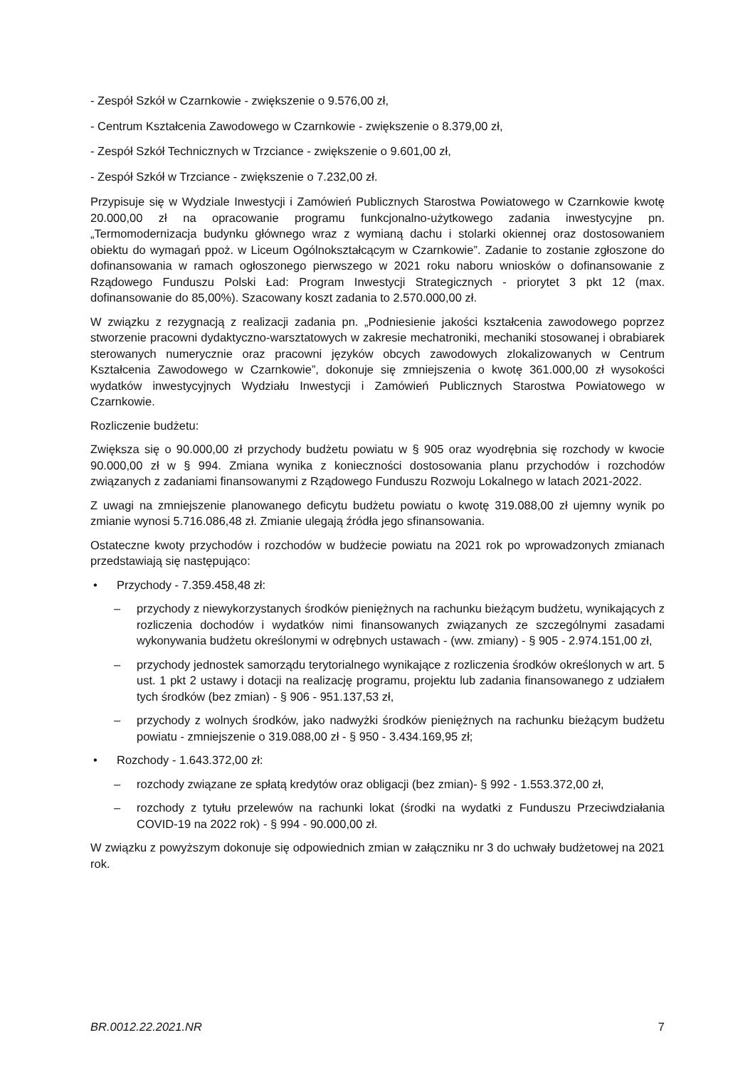- Zespół Szkół w Czarnkowie - zwiększenie o 9.576,00 zł,
- Centrum Kształcenia Zawodowego w Czarnkowie - zwiększenie o 8.379,00 zł,
- Zespół Szkół Technicznych w Trzciance - zwiększenie o 9.601,00 zł,
- Zespół Szkół w Trzciance - zwiększenie o 7.232,00 zł.
Przypisuje się w Wydziale Inwestycji i Zamówień Publicznych Starostwa Powiatowego w Czarnkowie kwotę 20.000,00 zł na opracowanie programu funkcjonalno-użytkowego zadania inwestycyjne pn. „Termomodernizacja budynku głównego wraz z wymianą dachu i stolarki okiennej oraz dostosowaniem obiektu do wymagań ppoż. w Liceum Ogólnokształcącym w Czarnkowie”. Zadanie to zostanie zgłoszone do dofinansowania w ramach ogłoszonego pierwszego w 2021 roku naboru wniosków o dofinansowanie z Rządowego Funduszu Polski Ład: Program Inwestycji Strategicznych - priorytet 3 pkt 12 (max. dofinansowanie do 85,00%). Szacowany koszt zadania to 2.570.000,00 zł.
W związku z rezygnacją z realizacji zadania pn. „Podniesienie jakości kształcenia zawodowego poprzez stworzenie pracowni dydaktyczno-warsztatowych w zakresie mechatroniki, mechaniki stosowanej i obrabiarek sterowanych numerycznie oraz pracowni języków obcych zawodowych zlokalizowanych w Centrum Kształcenia Zawodowego w Czarnkowie”, dokonuje się zmniejszenia o kwotę 361.000,00 zł wysokości wydatków inwestycyjnych Wydziału Inwestycji i Zamówień Publicznych Starostwa Powiatowego w Czarnkowie.
Rozliczenie budżetu:
Zwiększa się o 90.000,00 zł przychody budżetu powiatu w § 905 oraz wyodrębnia się rozchody w kwocie 90.000,00 zł w § 994. Zmiana wynika z konieczności dostosowania planu przychodów i rozchodów związanych z zadaniami finansowanymi z Rządowego Funduszu Rozwoju Lokalnego w latach 2021-2022.
Z uwagi na zmniejszenie planowanego deficytu budżetu powiatu o kwotę 319.088,00 zł ujemny wynik po zmianie wynosi 5.716.086,48 zł. Zmianie ulegają źródła jego sfinansowania.
Ostateczne kwoty przychodów i rozchodów w budżecie powiatu na 2021 rok po wprowadzonych zmianach przedstawiają się następująco:
• Przychody - 7.359.458,48 zł:
– przychody z niewykorzystanych środków pieniężnych na rachunku bieżącym budżetu, wynikających z rozliczenia dochodów i wydatków nimi finansowanych związanych ze szczególnymi zasadami wykonywania budżetu określonymi w odrębnych ustawach - (ww. zmiany) - § 905 - 2.974.151,00 zł,
– przychody jednostek samorządu terytorialnego wynikające z rozliczenia środków określonych w art. 5 ust. 1 pkt 2 ustawy i dotacji na realizację programu, projektu lub zadania finansowanego z udziałem tych środków (bez zmian) - § 906 - 951.137,53 zł,
– przychody z wolnych środków, jako nadwyżki środków pieniężnych na rachunku bieżącym budżetu powiatu - zmniejszenie o 319.088,00 zł - § 950 - 3.434.169,95 zł;
• Rozchody - 1.643.372,00 zł:
– rozchody związane ze spłatą kredytów oraz obligacji (bez zmian)- § 992 - 1.553.372,00 zł,
– rozchody z tytułu przelewów na rachunki lokat (środki na wydatki z Funduszu Przeciwdziałania COVID-19 na 2022 rok) - § 994 - 90.000,00 zł.
W związku z powyższym dokonuje się odpowiednich zmian w załączniku nr 3 do uchwały budżetowej na 2021 rok.
BR.0012.22.2021.NR 7